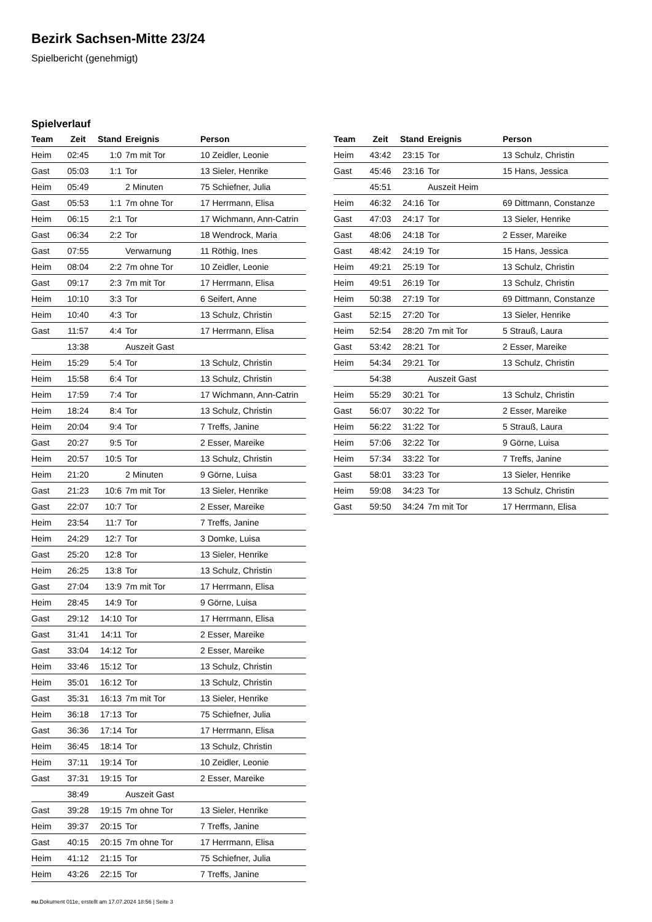Bezirk Sachsen-Mitte 23/24
Spielbericht (genehmigt)
Spielverlauf
| Team | Zeit | Stand | Ereignis | Person |
| --- | --- | --- | --- | --- |
| Heim | 02:45 | 1:0 | 7m mit Tor | 10 Zeidler, Leonie |
| Gast | 05:03 | 1:1 | Tor | 13 Sieler, Henrike |
| Heim | 05:49 | | 2 Minuten | 75 Schiefner, Julia |
| Gast | 05:53 | 1:1 | 7m ohne Tor | 17 Herrmann, Elisa |
| Heim | 06:15 | 2:1 | Tor | 17 Wichmann, Ann-Catrin |
| Gast | 06:34 | 2:2 | Tor | 18 Wendrock, Maria |
| Gast | 07:55 | | Verwarnung | 11 Röthig, Ines |
| Heim | 08:04 | 2:2 | 7m ohne Tor | 10 Zeidler, Leonie |
| Gast | 09:17 | 2:3 | 7m mit Tor | 17 Herrmann, Elisa |
| Heim | 10:10 | 3:3 | Tor | 6 Seifert, Anne |
| Heim | 10:40 | 4:3 | Tor | 13 Schulz, Christin |
| Gast | 11:57 | 4:4 | Tor | 17 Herrmann, Elisa |
| | 13:38 | | Auszeit Gast | |
| Heim | 15:29 | 5:4 | Tor | 13 Schulz, Christin |
| Heim | 15:58 | 6:4 | Tor | 13 Schulz, Christin |
| Heim | 17:59 | 7:4 | Tor | 17 Wichmann, Ann-Catrin |
| Heim | 18:24 | 8:4 | Tor | 13 Schulz, Christin |
| Heim | 20:04 | 9:4 | Tor | 7 Treffs, Janine |
| Gast | 20:27 | 9:5 | Tor | 2 Esser, Mareike |
| Heim | 20:57 | 10:5 | Tor | 13 Schulz, Christin |
| Heim | 21:20 | | 2 Minuten | 9 Görne, Luisa |
| Gast | 21:23 | 10:6 | 7m mit Tor | 13 Sieler, Henrike |
| Gast | 22:07 | 10:7 | Tor | 2 Esser, Mareike |
| Heim | 23:54 | 11:7 | Tor | 7 Treffs, Janine |
| Heim | 24:29 | 12:7 | Tor | 3 Domke, Luisa |
| Gast | 25:20 | 12:8 | Tor | 13 Sieler, Henrike |
| Heim | 26:25 | 13:8 | Tor | 13 Schulz, Christin |
| Gast | 27:04 | 13:9 | 7m mit Tor | 17 Herrmann, Elisa |
| Heim | 28:45 | 14:9 | Tor | 9 Görne, Luisa |
| Gast | 29:12 | 14:10 | Tor | 17 Herrmann, Elisa |
| Gast | 31:41 | 14:11 | Tor | 2 Esser, Mareike |
| Gast | 33:04 | 14:12 | Tor | 2 Esser, Mareike |
| Heim | 33:46 | 15:12 | Tor | 13 Schulz, Christin |
| Heim | 35:01 | 16:12 | Tor | 13 Schulz, Christin |
| Gast | 35:31 | 16:13 | 7m mit Tor | 13 Sieler, Henrike |
| Heim | 36:18 | 17:13 | Tor | 75 Schiefner, Julia |
| Gast | 36:36 | 17:14 | Tor | 17 Herrmann, Elisa |
| Heim | 36:45 | 18:14 | Tor | 13 Schulz, Christin |
| Heim | 37:11 | 19:14 | Tor | 10 Zeidler, Leonie |
| Gast | 37:31 | 19:15 | Tor | 2 Esser, Mareike |
| | 38:49 | | Auszeit Gast | |
| Gast | 39:28 | 19:15 | 7m ohne Tor | 13 Sieler, Henrike |
| Heim | 39:37 | 20:15 | Tor | 7 Treffs, Janine |
| Gast | 40:15 | 20:15 | 7m ohne Tor | 17 Herrmann, Elisa |
| Heim | 41:12 | 21:15 | Tor | 75 Schiefner, Julia |
| Heim | 43:26 | 22:15 | Tor | 7 Treffs, Janine |
| Team | Zeit | Stand | Ereignis | Person |
| --- | --- | --- | --- | --- |
| Heim | 43:42 | 23:15 | Tor | 13 Schulz, Christin |
| Gast | 45:46 | 23:16 | Tor | 15 Hans, Jessica |
| | 45:51 | | Auszeit Heim | |
| Heim | 46:32 | 24:16 | Tor | 69 Dittmann, Constanze |
| Gast | 47:03 | 24:17 | Tor | 13 Sieler, Henrike |
| Gast | 48:06 | 24:18 | Tor | 2 Esser, Mareike |
| Gast | 48:42 | 24:19 | Tor | 15 Hans, Jessica |
| Heim | 49:21 | 25:19 | Tor | 13 Schulz, Christin |
| Heim | 49:51 | 26:19 | Tor | 13 Schulz, Christin |
| Heim | 50:38 | 27:19 | Tor | 69 Dittmann, Constanze |
| Gast | 52:15 | 27:20 | Tor | 13 Sieler, Henrike |
| Heim | 52:54 | 28:20 | 7m mit Tor | 5 Strauß, Laura |
| Gast | 53:42 | 28:21 | Tor | 2 Esser, Mareike |
| Heim | 54:34 | 29:21 | Tor | 13 Schulz, Christin |
| | 54:38 | | Auszeit Gast | |
| Heim | 55:29 | 30:21 | Tor | 13 Schulz, Christin |
| Gast | 56:07 | 30:22 | Tor | 2 Esser, Mareike |
| Heim | 56:22 | 31:22 | Tor | 5 Strauß, Laura |
| Heim | 57:06 | 32:22 | Tor | 9 Görne, Luisa |
| Heim | 57:34 | 33:22 | Tor | 7 Treffs, Janine |
| Gast | 58:01 | 33:23 | Tor | 13 Sieler, Henrike |
| Heim | 59:08 | 34:23 | Tor | 13 Schulz, Christin |
| Gast | 59:50 | 34:24 | 7m mit Tor | 17 Herrmann, Elisa |
nu.Dokument 011e, erstellt am 17.07.2024 18:56 | Seite 3